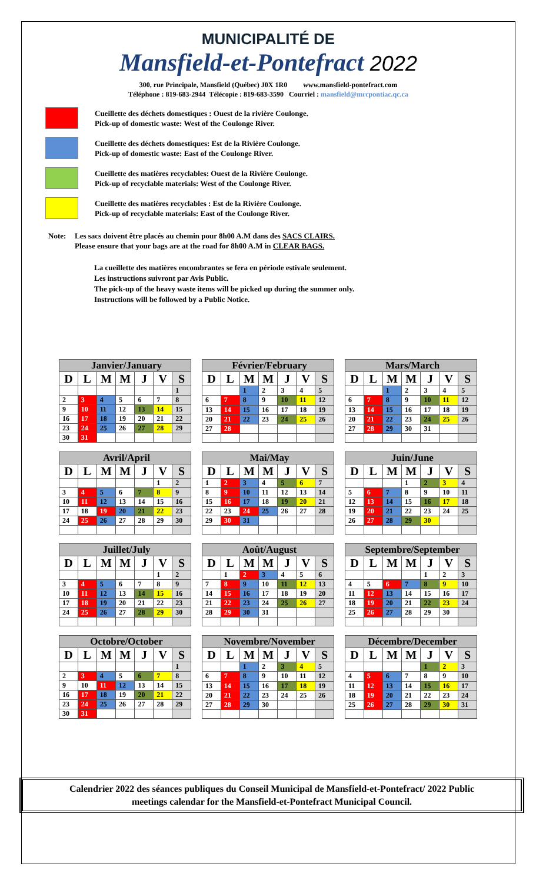MUNICIPALITÉ DE
Mansfield-et-Pontefract 2022
300, rue Principale, Mansfield (Québec) J0X 1R0 www.mansfield-pontefract.com
Téléphone : 819-683-2944 Télécopie : 819-683-3590 Courriel : mansfield@mrcpontiac.qc.ca
Cueillette des déchets domestiques : Ouest de la rivière Coulonge.
Pick-up of domestic waste: West of the Coulonge River.
Cueillette des déchets domestiques: Est de la Rivière Coulonge.
Pick-up of domestic waste: East of the Coulonge River.
Cueillette des matières recyclables: Ouest de la Rivière Coulonge.
Pick-up of recyclable materials: West of the Coulonge River.
Cueillette des matières recyclables : Est de la Rivière Coulonge.
Pick-up of recyclable materials: East of the Coulonge River.
Note: Les sacs doivent être placés au chemin pour 8h00 A.M dans des SACS CLAIRS.
Please ensure that your bags are at the road for 8h00 A.M in CLEAR BAGS.
La cueillette des matières encombrantes se fera en période estivale seulement.
Les instructions suivront par Avis Public.
The pick-up of the heavy waste items will be picked up during the summer only.
Instructions will be followed by a Public Notice.
| Janvier/January | | | | | | |
| --- | --- | --- | --- | --- | --- | --- |
| D | L | M | M | J | V | S |
| | | | | | | 1 |
| 2 | 3 | 4 | 5 | 6 | 7 | 8 |
| 9 | 10 | 11 | 12 | 13 | 14 | 15 |
| 16 | 17 | 18 | 19 | 20 | 21 | 22 |
| 23 | 24 | 25 | 26 | 27 | 28 | 29 |
| 30 | 31 | | | | | |
| Février/February | | | | | | |
| --- | --- | --- | --- | --- | --- | --- |
| D | L | M | M | J | V | S |
| | | 1 | 2 | 3 | 4 | 5 |
| 6 | 7 | 8 | 9 | 10 | 11 | 12 |
| 13 | 14 | 15 | 16 | 17 | 18 | 19 |
| 20 | 21 | 22 | 23 | 24 | 25 | 26 |
| 27 | 28 | | | | | |
| Mars/March | | | | | | |
| --- | --- | --- | --- | --- | --- | --- |
| D | L | M | M | J | V | S |
| | | 1 | 2 | 3 | 4 | 5 |
| 6 | 7 | 8 | 9 | 10 | 11 | 12 |
| 13 | 14 | 15 | 16 | 17 | 18 | 19 |
| 20 | 21 | 22 | 23 | 24 | 25 | 26 |
| 27 | 28 | 29 | 30 | 31 | | |
| Avril/April | | | | | | |
| --- | --- | --- | --- | --- | --- | --- |
| D | L | M | M | J | V | S |
| | | | | | 1 | 2 |
| 3 | 4 | 5 | 6 | 7 | 8 | 9 |
| 10 | 11 | 12 | 13 | 14 | 15 | 16 |
| 17 | 18 | 19 | 20 | 21 | 22 | 23 |
| 24 | 25 | 26 | 27 | 28 | 29 | 30 |
| Mai/May | | | | | | |
| --- | --- | --- | --- | --- | --- | --- |
| D | L | M | M | J | V | S |
| 1 | 2 | 3 | 4 | 5 | 6 | 7 |
| 8 | 9 | 10 | 11 | 12 | 13 | 14 |
| 15 | 16 | 17 | 18 | 19 | 20 | 21 |
| 22 | 23 | 24 | 25 | 26 | 27 | 28 |
| 29 | 30 | 31 | | | | |
| Juin/June | | | | | | |
| --- | --- | --- | --- | --- | --- | --- |
| D | L | M | M | J | V | S |
| | | | 1 | 2 | 3 | 4 |
| 5 | 6 | 7 | 8 | 9 | 10 | 11 |
| 12 | 13 | 14 | 15 | 16 | 17 | 18 |
| 19 | 20 | 21 | 22 | 23 | 24 | 25 |
| 26 | 27 | 28 | 29 | 30 | | |
| Juillet/July | | | | | | |
| --- | --- | --- | --- | --- | --- | --- |
| D | L | M | M | J | V | S |
| | | | | | 1 | 2 |
| 3 | 4 | 5 | 6 | 7 | 8 | 9 |
| 10 | 11 | 12 | 13 | 14 | 15 | 16 |
| 17 | 18 | 19 | 20 | 21 | 22 | 23 |
| 24 | 25 | 26 | 27 | 28 | 29 | 30 |
| Août/August | | | | | | |
| --- | --- | --- | --- | --- | --- | --- |
| D | L | M | M | J | V | S |
| | 1 | 2 | 3 | 4 | 5 | 6 |
| 7 | 8 | 9 | 10 | 11 | 12 | 13 |
| 14 | 15 | 16 | 17 | 18 | 19 | 20 |
| 21 | 22 | 23 | 24 | 25 | 26 | 27 |
| 28 | 29 | 30 | 31 | | | |
| Septembre/September | | | | | | |
| --- | --- | --- | --- | --- | --- | --- |
| D | L | M | M | J | V | S |
| | | | | 1 | 2 | 3 |
| 4 | 5 | 6 | 7 | 8 | 9 | 10 |
| 11 | 12 | 13 | 14 | 15 | 16 | 17 |
| 18 | 19 | 20 | 21 | 22 | 23 | 24 |
| 25 | 26 | 27 | 28 | 29 | 30 | |
| Octobre/October | | | | | | |
| --- | --- | --- | --- | --- | --- | --- |
| D | L | M | M | J | V | S |
| | | | | | | 1 |
| 2 | 3 | 4 | 5 | 6 | 7 | 8 |
| 9 | 10 | 11 | 12 | 13 | 14 | 15 |
| 16 | 17 | 18 | 19 | 20 | 21 | 22 |
| 23 | 24 | 25 | 26 | 27 | 28 | 29 |
| 30 | 31 | | | | | |
| Novembre/November | | | | | | |
| --- | --- | --- | --- | --- | --- | --- |
| D | L | M | M | J | V | S |
| | | 1 | 2 | 3 | 4 | 5 |
| 6 | 7 | 8 | 9 | 10 | 11 | 12 |
| 13 | 14 | 15 | 16 | 17 | 18 | 19 |
| 20 | 21 | 22 | 23 | 24 | 25 | 26 |
| 27 | 28 | 29 | 30 | | | |
| Décembre/December | | | | | | |
| --- | --- | --- | --- | --- | --- | --- |
| D | L | M | M | J | V | S |
| | | | | 1 | 2 | 3 |
| 4 | 5 | 6 | 7 | 8 | 9 | 10 |
| 11 | 12 | 13 | 14 | 15 | 16 | 17 |
| 18 | 19 | 20 | 21 | 22 | 23 | 24 |
| 25 | 26 | 27 | 28 | 29 | 30 | 31 |
Calendrier 2022 des séances publiques du Conseil Municipal de Mansfield-et-Pontefract/ 2022 Public
meetings calendar for the Mansfield-et-Pontefract Municipal Council.